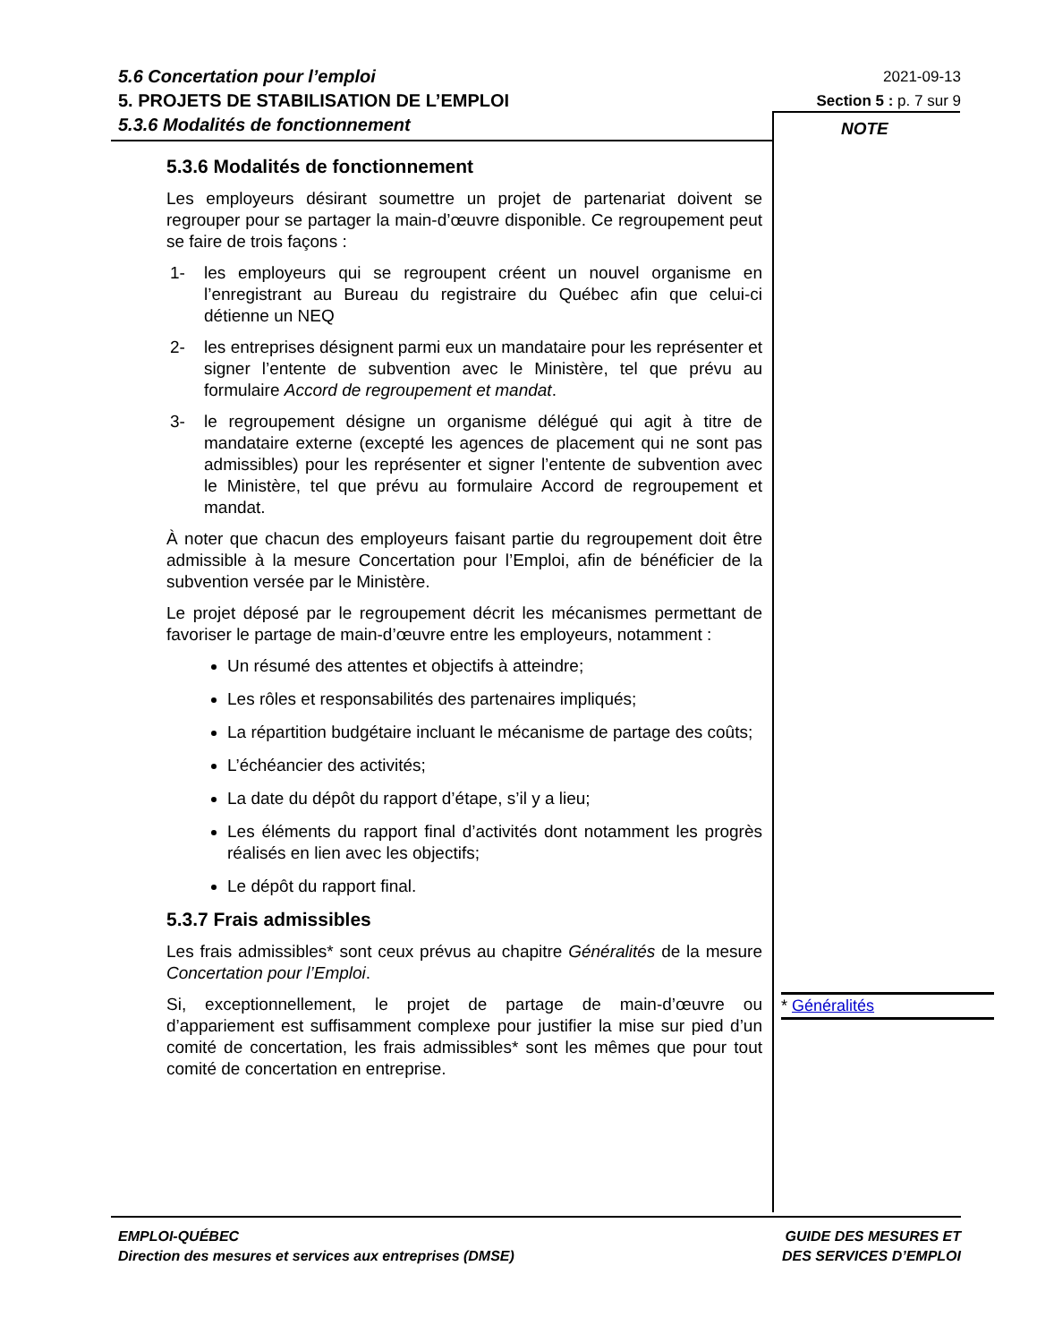5.6 Concertation pour l’emploi
5. PROJETS DE STABILISATION DE L’EMPLOI
5.3.6 Modalités de fonctionnement
2021-09-13
Section 5 : p. 7 sur 9
NOTE
5.3.6 Modalités de fonctionnement
Les employeurs désirant soumettre un projet de partenariat doivent se regrouper pour se partager la main-d’œuvre disponible. Ce regroupement peut se faire de trois façons :
1- les employeurs qui se regroupent créent un nouvel organisme en l’enregistrant au Bureau du registraire du Québec afin que celui-ci détienne un NEQ
2- les entreprises désignent parmi eux un mandataire pour les représenter et signer l’entente de subvention avec le Ministère, tel que prévu au formulaire Accord de regroupement et mandat.
3- le regroupement désigne un organisme délégué qui agit à titre de mandataire externe (excepté les agences de placement qui ne sont pas admissibles) pour les représenter et signer l’entente de subvention avec le Ministère, tel que prévu au formulaire Accord de regroupement et mandat.
À noter que chacun des employeurs faisant partie du regroupement doit être admissible à la mesure Concertation pour l’Emploi, afin de bénéficier de la subvention versée par le Ministère.
Le projet déposé par le regroupement décrit les mécanismes permettant de favoriser le partage de main-d’œuvre entre les employeurs, notamment :
Un résumé des attentes et objectifs à atteindre;
Les rôles et responsabilités des partenaires impliqués;
La répartition budgétaire incluant le mécanisme de partage des coûts;
L’échéancier des activités;
La date du dépôt du rapport d’étape, s’il y a lieu;
Les éléments du rapport final d’activités dont notamment les progrès réalisés en lien avec les objectifs;
Le dépôt du rapport final.
5.3.7 Frais admissibles
Les frais admissibles* sont ceux prévus au chapitre Généralités de la mesure Concertation pour l’Emploi.
Si, exceptionnellement, le projet de partage de main-d’œuvre ou d’appariement est suffisamment complexe pour justifier la mise sur pied d’un comité de concertation, les frais admissibles* sont les mêmes que pour tout comité de concertation en entreprise.
* Généralités
EMPLOI-QUÉBEC
Direction des mesures et services aux entreprises (DMSE)
GUIDE DES MESURES ET
DES SERVICES D’EMPLOI